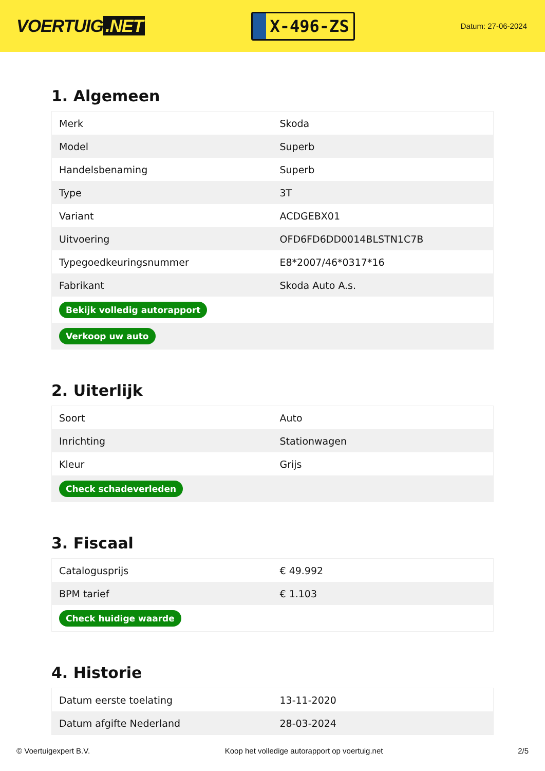VOERTUIG.NET
X-496-ZS
Datum: 27-06-2024
1. Algemeen
| Merk | Skoda |
| Model | Superb |
| Handelsbenaming | Superb |
| Type | 3T |
| Variant | ACDGEBX01 |
| Uitvoering | OFD6FD6DD0014BLSTN1C7B |
| Typegoedkeuringsnummer | E8*2007/46*0317*16 |
| Fabrikant | Skoda Auto A.s. |
| Bekijk volledig autorapport | |
| Verkoop uw auto | |
2. Uiterlijk
| Soort | Auto |
| Inrichting | Stationwagen |
| Kleur | Grijs |
| Check schadeverleden | |
3. Fiscaal
| Catalogusprijs | € 49.992 |
| BPM tarief | € 1.103 |
| Check huidige waarde | |
4. Historie
| Datum eerste toelating | 13-11-2020 |
| Datum afgifte Nederland | 28-03-2024 |
© Voertuigexpert B.V. Koop het volledige autorapport op voertuig.net 2/5